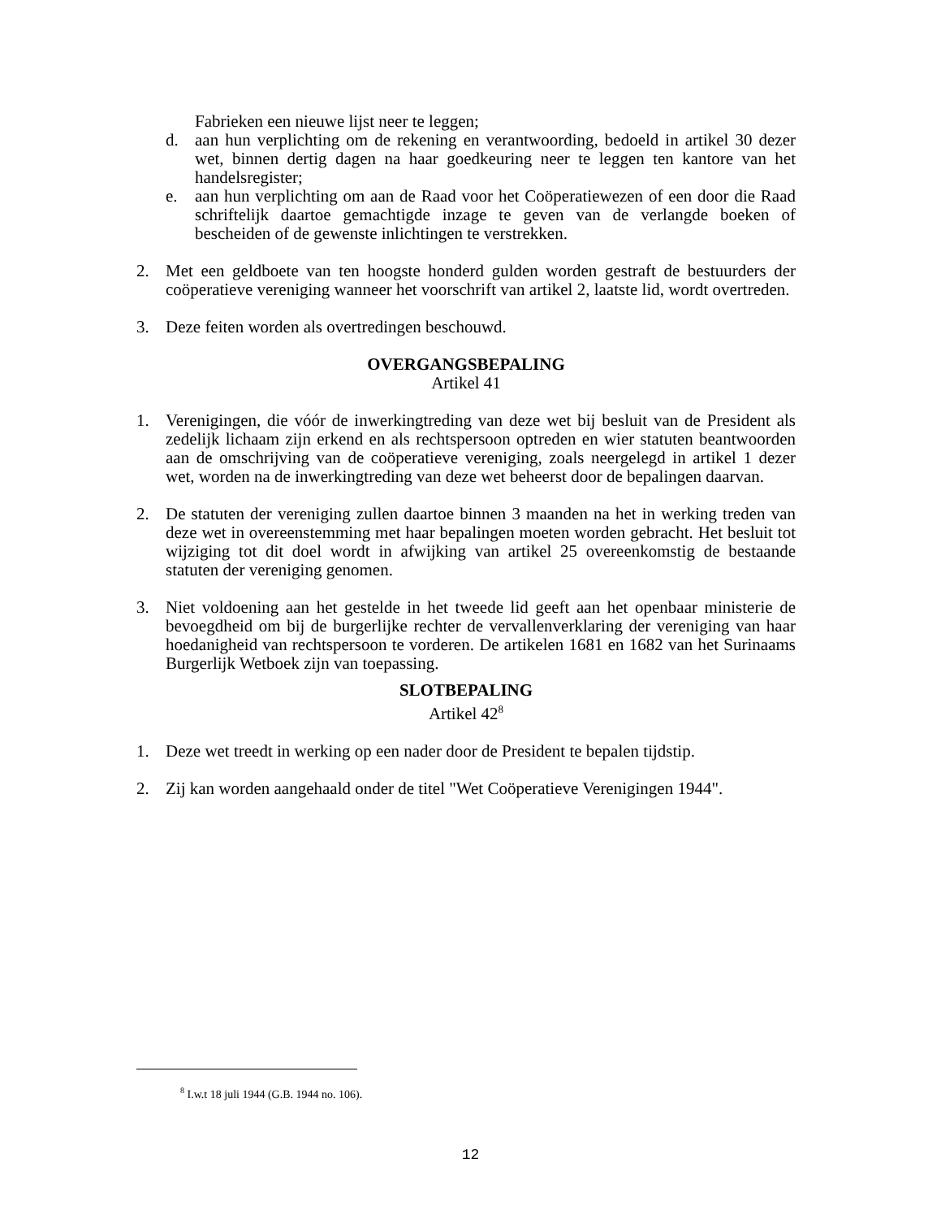Fabrieken een nieuwe lijst neer te leggen;
d. aan hun verplichting om de rekening en verantwoording, bedoeld in artikel 30 dezer wet, binnen dertig dagen na haar goedkeuring neer te leggen ten kantore van het handelsregister;
e. aan hun verplichting om aan de Raad voor het Coöperatiewezen of een door die Raad schriftelijk daartoe gemachtigde inzage te geven van de verlangde boeken of bescheiden of de gewenste inlichtingen te verstrekken.
2. Met een geldboete van ten hoogste honderd gulden worden gestraft de bestuurders der coöperatieve vereniging wanneer het voorschrift van artikel 2, laatste lid, wordt overtreden.
3. Deze feiten worden als overtredingen beschouwd.
OVERGANGSBEPALING
Artikel 41
1. Verenigingen, die vóór de inwerkingtreding van deze wet bij besluit van de President als zedelijk lichaam zijn erkend en als rechtspersoon optreden en wier statuten beantwoorden aan de omschrijving van de coöperatieve vereniging, zoals neergelegd in artikel 1 dezer wet, worden na de inwerkingtreding van deze wet beheerst door de bepalingen daarvan.
2. De statuten der vereniging zullen daartoe binnen 3 maanden na het in werking treden van deze wet in overeenstemming met haar bepalingen moeten worden gebracht. Het besluit tot wijziging tot dit doel wordt in afwijking van artikel 25 overeenkomstig de bestaande statuten der vereniging genomen.
3. Niet voldoening aan het gestelde in het tweede lid geeft aan het openbaar ministerie de bevoegdheid om bij de burgerlijke rechter de vervallenverklaring der vereniging van haar hoedanigheid van rechtspersoon te vorderen. De artikelen 1681 en 1682 van het Surinaams Burgerlijk Wetboek zijn van toepassing.
SLOTBEPALING
Artikel 42<sup>8</sup>
1. Deze wet treedt in werking op een nader door de President te bepalen tijdstip.
2. Zij kan worden aangehaald onder de titel "Wet Coöperatieve Verenigingen 1944".
<sup>8</sup> I.w.t 18 juli 1944 (G.B. 1944 no. 106).
12